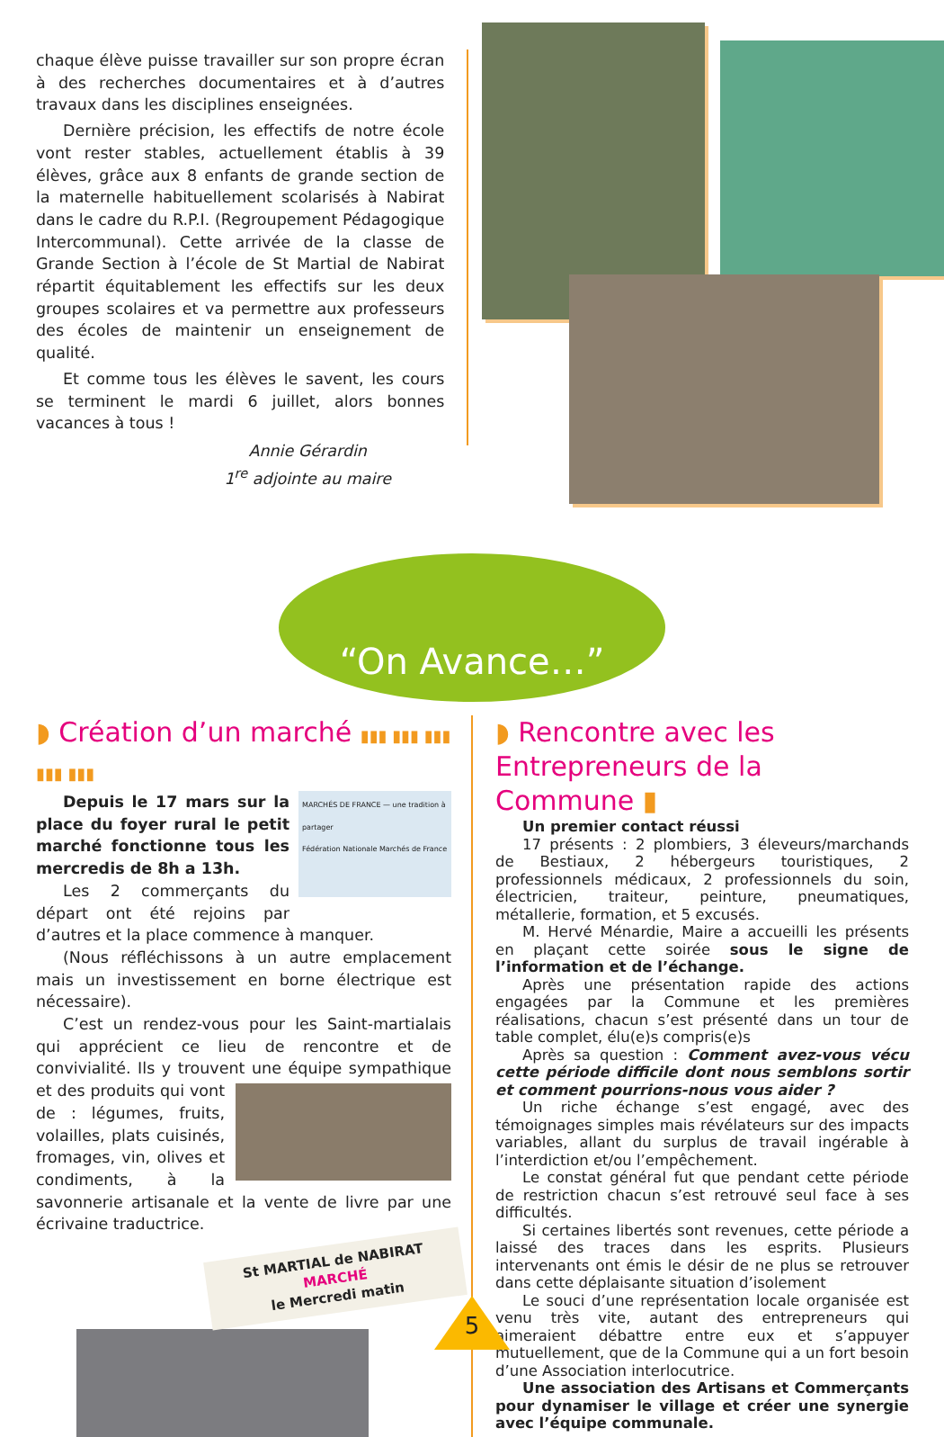chaque élève puisse travailler sur son propre écran à des recherches documentaires et à d’autres travaux dans les disciplines enseignées.
Dernière précision, les effectifs de notre école vont rester stables, actuellement établis à 39 élèves, grâce aux 8 enfants de grande section de la maternelle habituellement scolarisés à Nabirat dans le cadre du R.P.I. (Regroupement Pédagogique Intercommunal). Cette arrivée de la classe de Grande Section à l’école de St Martial de Nabirat répartit équitablement les effectifs sur les deux groupes scolaires et va permettre aux professeurs des écoles de maintenir un enseignement de qualité.
Et comme tous les élèves le savent, les cours se terminent le mardi 6 juillet, alors bonnes vacances à tous !
Annie Gérardin
1<sup>re</sup> adjointe au maire
“On Avance…”
◗ Création d’un marché ▮▮▮ ▮▮▮ ▮▮▮ ▮▮▮ ▮▮▮
MARCHÉS DE FRANCE — une tradition à partager
Fédération Nationale Marchés de France
Depuis le 17 mars sur la place du foyer rural le petit marché fonctionne tous les mercredis de 8h a 13h.
Les 2 commerçants du départ ont été rejoins par d’autres et la place commence à manquer.
(Nous réfléchissons à un autre emplacement mais un investissement en borne électrique est nécessaire).
C’est un rendez-vous pour les Saint-martialais qui apprécient ce lieu de rencontre et de convivialité. Ils y trouvent une équipe sympathique et des produits qui vont de : légumes, fruits, volailles, plats cuisinés, fromages, vin, olives et condiments, à la savonnerie artisanale et la vente de livre par une écrivaine traductrice.
St MARTIAL de NABIRAT
MARCHÉ
le Mercredi matin
◗ Rencontre avec les
Entrepreneurs de la Commune ▮
Un premier contact réussi
17 présents : 2 plombiers, 3 éleveurs/marchands de Bestiaux, 2 hébergeurs touristiques, 2 professionnels médicaux, 2 professionnels du soin, électricien, traiteur, peinture, pneumatiques, métallerie, formation, et 5 excusés.
M. Hervé Ménardie, Maire a accueilli les présents en plaçant cette soirée sous le signe de l’information et de l’échange.
Après une présentation rapide des actions engagées par la Commune et les premières réalisations, chacun s’est présenté dans un tour de table complet, élu(e)s compris(e)s
Après sa question : Comment avez-vous vécu cette période difficile dont nous semblons sortir et comment pourrions-nous vous aider ?
Un riche échange s’est engagé, avec des témoignages simples mais révélateurs sur des impacts variables, allant du surplus de travail ingérable à l’interdiction et/ou l’empêchement.
Le constat général fut que pendant cette période de restriction chacun s’est retrouvé seul face à ses difficultés.
Si certaines libertés sont revenues, cette période a laissé des traces dans les esprits. Plusieurs intervenants ont émis le désir de ne plus se retrouver dans cette déplaisante situation d’isolement
Le souci d’une représentation locale organisée est venu très vite, autant des entrepreneurs qui aimeraient débattre entre eux et s’appuyer mutuellement, que de la Commune qui a un fort besoin d’une Association interlocutrice.
Une association des Artisans et Commerçants pour dynamiser le village et créer une synergie avec l’équipe communale.
5